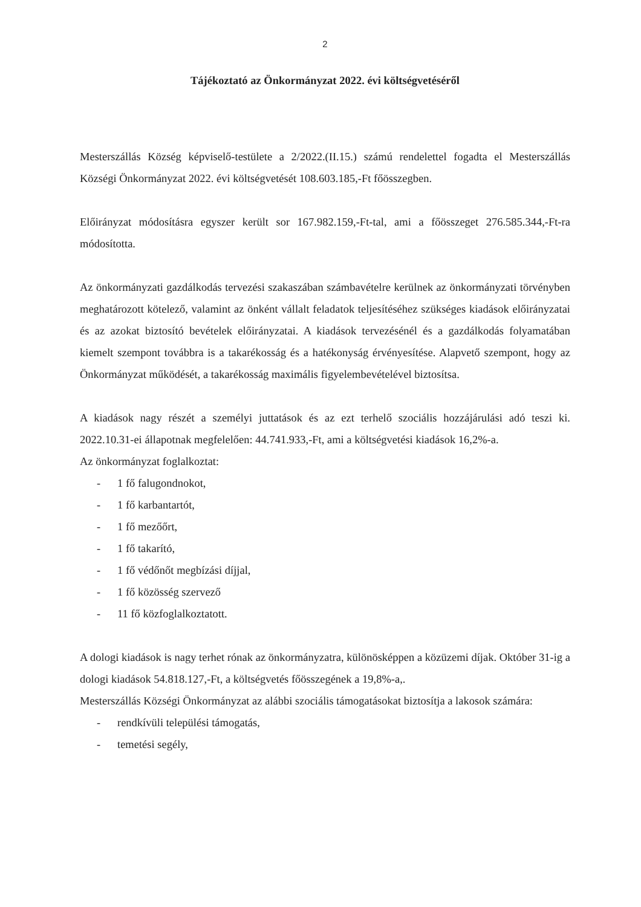2
Tájékoztató az Önkormányzat 2022. évi költségvetéséről
Mesterszállás Község képviselő-testülete a 2/2022.(II.15.) számú rendelettel fogadta el Mesterszállás Községi Önkormányzat 2022. évi költségvetését 108.603.185,-Ft főösszegben.
Előirányzat módosításra egyszer került sor 167.982.159,-Ft-tal, ami a főösszeget 276.585.344,-Ft-ra módosította.
Az önkormányzati gazdálkodás tervezési szakaszában számbavételre kerülnek az önkormányzati törvényben meghatározott kötelező, valamint az önként vállalt feladatok teljesítéséhez szükséges kiadások előirányzatai és az azokat biztosító bevételek előirányzatai. A kiadások tervezésénél és a gazdálkodás folyamatában kiemelt szempont továbbra is a takarékosság és a hatékonyság érvényesítése. Alapvető szempont, hogy az Önkormányzat működését, a takarékosság maximális figyelembevételével biztosítsa.
A kiadások nagy részét a személyi juttatások és az ezt terhelő szociális hozzájárulási adó teszi ki. 2022.10.31-ei állapotnak megfelelően: 44.741.933,-Ft, ami a költségvetési kiadások 16,2%-a.
Az önkormányzat foglalkoztat:
- 1 fő falugondnokot,
- 1 fő karbantartót,
- 1 fő mezőőrt,
- 1 fő takarító,
- 1 fő védőnőt megbízási díjjal,
- 1 fő közösség szervező
- 11 fő közfoglalkoztatott.
A dologi kiadások is nagy terhet rónak az önkormányzatra, különösképpen a közüzemi díjak. Október 31-ig a dologi kiadások 54.818.127,-Ft, a költségvetés főösszegének a 19,8%-a,.
Mesterszállás Községi Önkormányzat az alábbi szociális támogatásokat biztosítja a lakosok számára:
- rendkívüli települési támogatás,
- temetési segély,